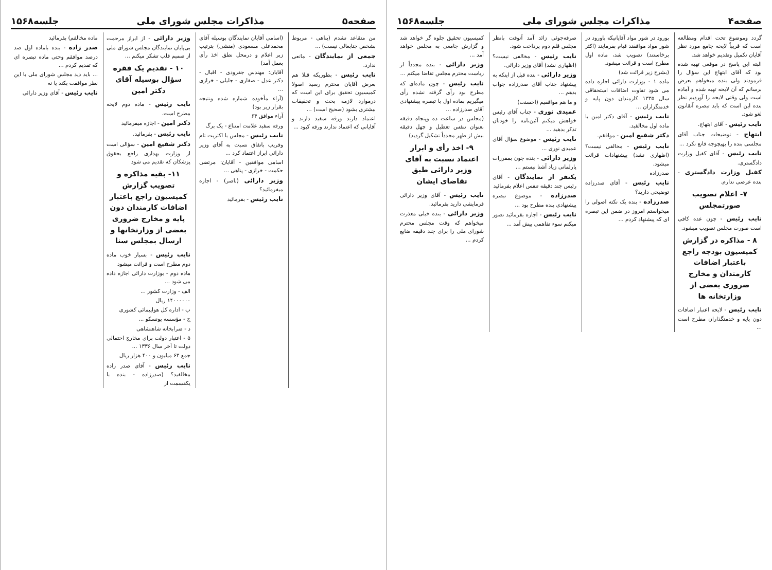صفحه۴ مذاکرات مجلس شورای ملی جلسه۱۵۶۸
گردد وموضوع تحت اقدام ومطالعه است که قریباً لایحه جامع مورد نظر آقایان تکمیل وتقدیم خواهد شد.
البته این پاسخ در موقعی تهیه شده بود که آقای ابتهاج این سؤال را فرمودند ولی بنده میخواهم بعرض برسانم که آن لایحه تهیه شده و آماده است ولی وقتی لایحه را آوردیم نظر بنده این است که باید تبصره آنقانون لغو شود.
نایب رئیس - آقای ابتهاج.
ابتهاج - توضیحات جناب آقای مجلسی بنده را بهیچوجه قانع نکرد ...
نایب رئیس - آقای کفیل وزارت دادگستری.
کفیل وزارت دادگستری - بنده عرضی ندارم.
۷- اعلام تصویب صورتمجلس
نایب رئیس - چون عده کافی است صورت مجلس تصویب میشود.
۸ - مذاکره در گزارش کمیسیون بودجه راجع باعتبار اضافات کارمندان و مخارج ضروری بعضی از وزارتخانه ها
نایب رئیس - لایحه اعتبار اضافات دون پایه و خدمتگذاران مطرح است ...
بورود در شور مواد آقایانیکه باورود در شور مواد موافقند قیام بفرمایند (اکثر برخاستند) تصویب شد، ماده اول مطرح است و قرائت میشود.
(بشرح زیر قرائت شد)
ماده ۱ - بوزارت دارائی اجازه داده می شود تفاوت اضافات استحقاقی سال ۱۳۳۵ کارمندان دون پایه و خدمتگزاران ...
نایب رئیس - آقای دکتر امین با ماده اول مخالفید.
دکتر شفیع امین - موافقم.
نایب رئیس - مخالفی نیست؟ (اظهاری نشد) پیشنهادات قرائت میشود.
صدرزاده
نایب رئیس - آقای صدرزاده توضیحی دارید؟
صدرزاده - بنده یک نکته اصولی را میخواستم امروز در ضمن این تبصره ای که پیشنهاد کردم ...
صرفه‌جوئی زائد آمد آنوقت بانظر مجلس قلم دوم پرداخت شود.
نایب رئیس - مخالفی نیست؟ (اظهاری نشد) آقای وزیر دارائی.
وزیر دارائی - بنده قبل از اینکه به پیشنهاد جناب آقای صدرزاده جواب بدهم ...
و ما هم موافقیم (احسنت)
عمیدی نوری - جناب آقای رئیس خواهش میکنم آئین‌نامه را خودتان تذکر بدهید ...
نایب رئیس - موضوع سؤال آقای عمیدی نوری ...
وزیر دارائی - بنده چون بمقررات پارلمانی زیاد آشنا نیستم ...
یکنفر از نمایندگان - آقای رئیس چند دقیقه تنفس اعلام بفرمائید
صدرزاده - موضوع تبصره پیشنهادی بنده مطرح بود ...
نایب رئیس - اجازه بفرمائید تصور میکنم سوء تفاهمی پیش آمد ...
کمیسیون تحقیق جلوه گر خواهد شد و گزارش جامعی به مجلس خواهد آمد ...
وزیر دارائی - بنده مجدداً از ریاست محترم مجلس تقاضا میکنم ...
نایب رئیس - چون ماده‌ای که مطرح بود رأی گرفته نشده رأی میگیریم بماده اول با تبصره پیشنهادی آقای صدرزاده ...
(مجلس در ساعت ده وپنجاه دقیقه بعنوان تنفس تعطیل و چهل دقیقه بیش از ظهر مجدداً تشکیل گردید)
۹- اخذ رأی و ابراز اعتماد نسبت به آقای وزیر دارائی طبق تقاضای ایشان
نایب رئیس - آقای وزیر دارائی فرمایشی دارید بفرمائید.
وزیر دارائی - بنده خیلی معذرت میخواهم که وقت مجلس محترم شورای ملی را برای چند دقیقه ضایع کردم ...
صفحه۵ مذاکرات مجلس شورای ملی جلسه۱۵۶۸
من متقاعد نشدم (بناهی - مربوط بشخص جنابعالی نیست) ...
جمعی از نمایندگان - مانعی ندارد.
نایب رئیس - بطوریکه قبلا هم بعرض آقایان محترم رسید اصولا کمیسیون تحقیق برای این است که درموارد لازمه بحث و تحقیقات بیشتری بشود (صحیح است) ...
اعتماد دارند ورقه سفید دارند و آقایانی که اعتماد ندارند ورقه کبود ...
(اسامی آقایان نمایندگان بوسیله آقای محمدعلی مسعودی (منشی) بترتیب زیر اعلام و درمحل نطق اخذ رأی بعمل آمد)
آقایان: مهندس جفرودی - اقبال - دکتر عدل - صفاری - جلیلی - خرازی ...
(آراء مأخوذه شماره شده ونتیجه بقرار زیر بود)
آراء موافق ۶۴
ورقه سفید علامت امتناع - یک برگ
نایب رئیس - مجلس با اکثریت تام وقریب باتفاق نسبت به آقای وزیر دارائی ابراز اعتماد کرد ...
اسامی موافقین - آقایان: مرتضی حکمت - خرازی - پناهی ...
وزیر دارائی (ناصر) - اجازه میفرمائید؟
نایب رئیس - بفرمائید
وزیر دارائی - از ابراز مرحمت بی‌پایان نمایندگان مجلس شورای ملی از صمیم قلب تشکر میکنم ...
۱۰ - تقدیم یک فقره سؤال بوسیله آقای دکتر امین
نایب رئیس - ماده دوم لایحه مطرح است.
دکتر امین - اجازه میفرمائید
نایب رئیس - بفرمائید.
دکتر شفیع امین - سؤالی است از وزارت بهداری راجع بحقوق پزشکان که تقدیم می شود
۱۱- بقیه مذاکره و تصویب گزارش کمیسیون راجع باعتبار اضافات کارمندان دون پایه و مخارج ضروری بعضی از وزارتخانها و ارسال بمجلس سنا
نایب رئیس - بسیار خوب ماده دوم مطرح است و قرائت میشود
ماده دوم - بوزارت دارائی اجازه داده می شود ...
الف - وزارت کشور ...
۱۴۰۰۰۰۰۰ ریال
ب - اداره کل هواپیمائی کشوری
ج - مؤسسه یونسکو ...
د - ضرابخانه شاهنشاهی
۵ - اعتبار دولت برای مخارج احتمالی دولت تا آخر سال ۱۳۳۶ ...
جمع ۶۳ میلیون و ۴۰۰ هزار ریال
نایب رئیس - آقای صدر زاده مخالفید؟ (صدرزاده - بنده با یکقسمت از
ماده مخالفم) بفرمائید
صدر زاده - بنده باماده اول صد درصد موافقم وحتی ماده تبصره ای که تقدیم کردم ...
... باید دید مجلس شورای ملی با این نظر موافقت بکند یا نه
نایب رئیس - آقای وزیر دارائی